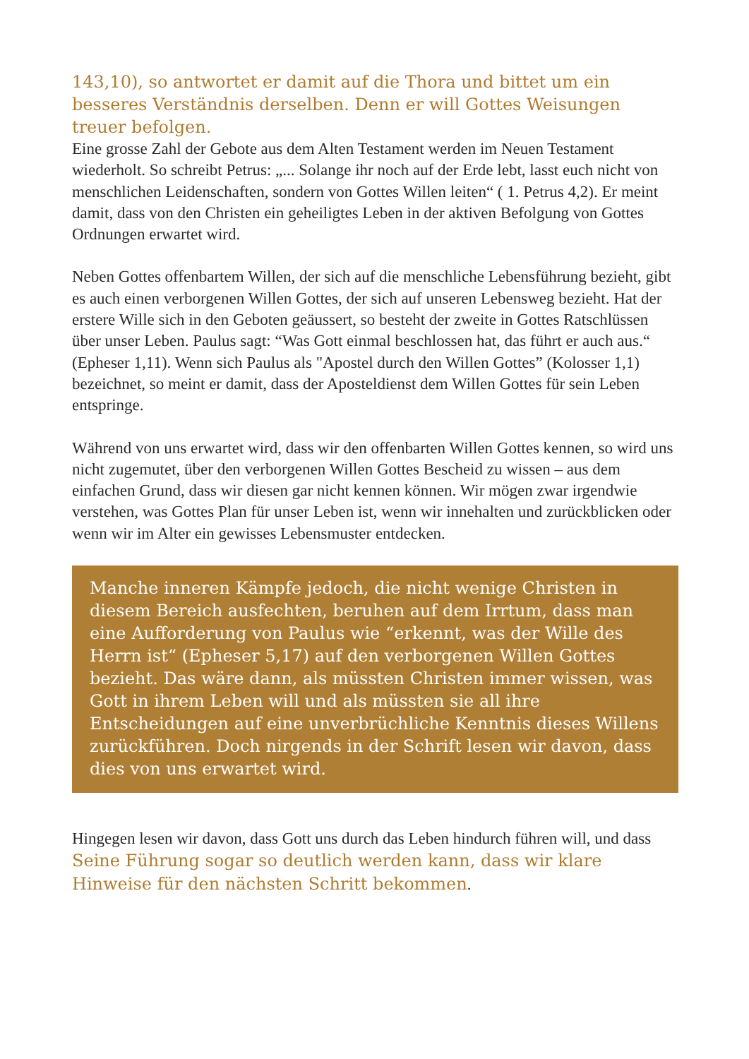143,10), so antwortet er damit auf die Thora und bittet um ein besseres Verständnis derselben. Denn er will Gottes Weisungen treuer befolgen.
Eine grosse Zahl der Gebote aus dem Alten Testament werden im Neuen Testament wiederholt. So schreibt Petrus: „... Solange ihr noch auf der Erde lebt, lasst euch nicht von menschlichen Leidenschaften, sondern von Gottes Willen leiten“ ( 1. Petrus 4,2). Er meint damit, dass von den Christen ein geheiligtes Leben in der aktiven Befolgung von Gottes Ordnungen erwartet wird.
Neben Gottes offenbartem Willen, der sich auf die menschliche Lebensführung bezieht, gibt es auch einen verborgenen Willen Gottes, der sich auf unseren Lebensweg bezieht. Hat der erstere Wille sich in den Geboten geäussert, so besteht der zweite in Gottes Ratschlüssen über unser Leben. Paulus sagt: “Was Gott einmal beschlossen hat, das führt er auch aus.“ (Epheser 1,11). Wenn sich Paulus als "Apostel durch den Willen Gottes” (Kolosser 1,1) bezeichnet, so meint er damit, dass der Aposteldienst dem Willen Gottes für sein Leben entspringe.
Während von uns erwartet wird, dass wir den offenbarten Willen Gottes kennen, so wird uns nicht zugemutet, über den verborgenen Willen Gottes Bescheid zu wissen – aus dem einfachen Grund, dass wir diesen gar nicht kennen können. Wir mögen zwar irgendwie verstehen, was Gottes Plan für unser Leben ist, wenn wir innehalten und zurückblicken oder wenn wir im Alter ein gewisses Lebensmuster entdecken.
Manche inneren Kämpfe jedoch, die nicht wenige Christen in diesem Bereich ausfechten, beruhen auf dem Irrtum, dass man eine Aufforderung von Paulus wie “erkennt, was der Wille des Herrn ist“ (Epheser 5,17) auf den verborgenen Willen Gottes bezieht. Das wäre dann, als müssten Christen immer wissen, was Gott in ihrem Leben will und als müssten sie all ihre Entscheidungen auf eine unverbrüchliche Kenntnis dieses Willens zurückführen. Doch nirgends in der Schrift lesen wir davon, dass dies von uns erwartet wird.
Hingegen lesen wir davon, dass Gott uns durch das Leben hindurch führen will, und dass Seine Führung sogar so deutlich werden kann, dass wir klare Hinweise für den nächsten Schritt bekommen.